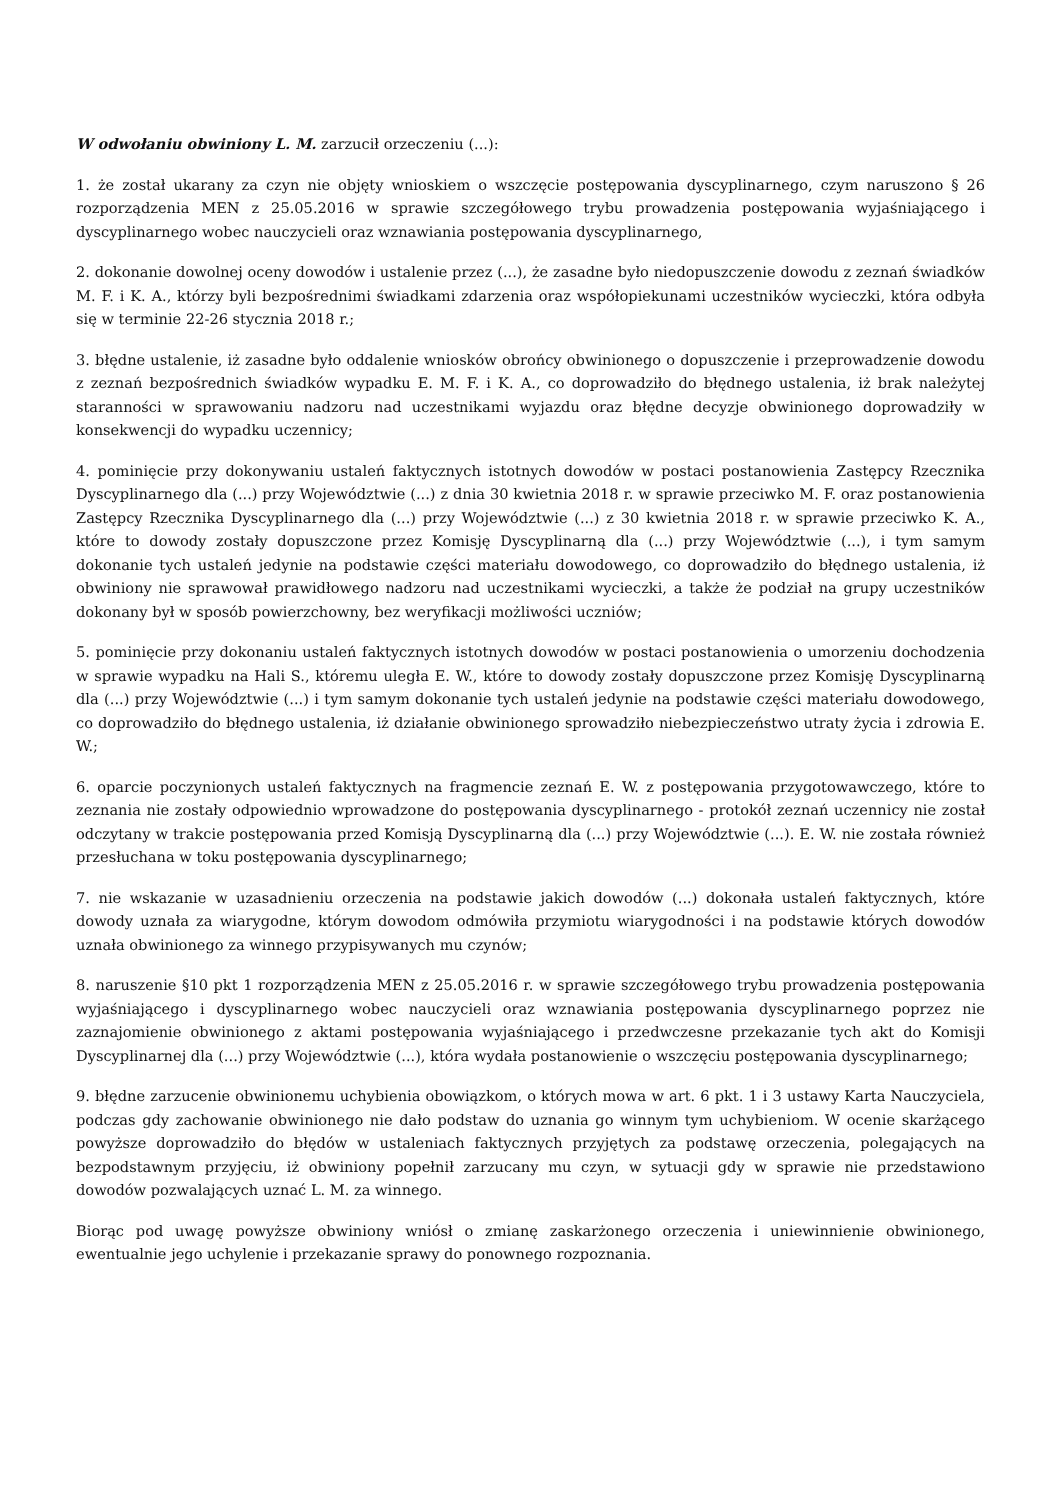W odwołaniu obwiniony L. M. zarzucił orzeczeniu (...):
1. że został ukarany za czyn nie objęty wnioskiem o wszczęcie postępowania dyscyplinarnego, czym naruszono § 26 rozporządzenia MEN z 25.05.2016 w sprawie szczegółowego trybu prowadzenia postępowania wyjaśniającego i dyscyplinarnego wobec nauczycieli oraz wznawiania postępowania dyscyplinarnego,
2. dokonanie dowolnej oceny dowodów i ustalenie przez (...), że zasadne było niedopuszczenie dowodu z zeznań świadków M. F. i K. A., którzy byli bezpośrednimi świadkami zdarzenia oraz współopiekunami uczestników wycieczki, która odbyła się w terminie 22-26 stycznia 2018 r.;
3. błędne ustalenie, iż zasadne było oddalenie wniosków obrońcy obwinionego o dopuszczenie i przeprowadzenie dowodu z zeznań bezpośrednich świadków wypadku E. M. F. i K. A., co doprowadziło do błędnego ustalenia, iż brak należytej staranności w sprawowaniu nadzoru nad uczestnikami wyjazdu oraz błędne decyzje obwinionego doprowadziły w konsekwencji do wypadku uczennicy;
4. pominięcie przy dokonywaniu ustaleń faktycznych istotnych dowodów w postaci postanowienia Zastępcy Rzecznika Dyscyplinarnego dla (...) przy Województwie (...) z dnia 30 kwietnia 2018 r. w sprawie przeciwko M. F. oraz postanowienia Zastępcy Rzecznika Dyscyplinarnego dla (...) przy Województwie (...) z 30 kwietnia 2018 r. w sprawie przeciwko K. A., które to dowody zostały dopuszczone przez Komisję Dyscyplinarną dla (...) przy Województwie (...), i tym samym dokonanie tych ustaleń jedynie na podstawie części materiału dowodowego, co doprowadziło do błędnego ustalenia, iż obwiniony nie sprawował prawidłowego nadzoru nad uczestnikami wycieczki, a także że podział na grupy uczestników dokonany był w sposób powierzchowny, bez weryfikacji możliwości uczniów;
5. pominięcie przy dokonaniu ustaleń faktycznych istotnych dowodów w postaci postanowienia o umorzeniu dochodzenia w sprawie wypadku na Hali S., któremu uległa E. W., które to dowody zostały dopuszczone przez Komisję Dyscyplinarną dla (...) przy Województwie (...) i tym samym dokonanie tych ustaleń jedynie na podstawie części materiału dowodowego, co doprowadziło do błędnego ustalenia, iż działanie obwinionego sprowadziło niebezpieczeństwo utraty życia i zdrowia E. W.;
6. oparcie poczynionych ustaleń faktycznych na fragmencie zeznań E. W. z postępowania przygotowawczego, które to zeznania nie zostały odpowiednio wprowadzone do postępowania dyscyplinarnego - protokół zeznań uczennicy nie został odczytany w trakcie postępowania przed Komisją Dyscyplinarną dla (...) przy Województwie (...). E. W. nie została również przesłuchana w toku postępowania dyscyplinarnego;
7. nie wskazanie w uzasadnieniu orzeczenia na podstawie jakich dowodów (...) dokonała ustaleń faktycznych, które dowody uznała za wiarygodne, którym dowodom odmówiła przymiotu wiarygodności i na podstawie których dowodów uznała obwinionego za winnego przypisywanych mu czynów;
8. naruszenie §10 pkt 1 rozporządzenia MEN z 25.05.2016 r. w sprawie szczegółowego trybu prowadzenia postępowania wyjaśniającego i dyscyplinarnego wobec nauczycieli oraz wznawiania postępowania dyscyplinarnego poprzez nie zaznajomienie obwinionego z aktami postępowania wyjaśniającego i przedwczesne przekazanie tych akt do Komisji Dyscyplinarnej dla (...) przy Województwie (...), która wydała postanowienie o wszczęciu postępowania dyscyplinarnego;
9. błędne zarzucenie obwinionemu uchybienia obowiązkom, o których mowa w art. 6 pkt. 1 i 3 ustawy Karta Nauczyciela, podczas gdy zachowanie obwinionego nie dało podstaw do uznania go winnym tym uchybieniom. W ocenie skarżącego powyższe doprowadziło do błędów w ustaleniach faktycznych przyjętych za podstawę orzeczenia, polegających na bezpodstawnym przyjęciu, iż obwiniony popełnił zarzucany mu czyn, w sytuacji gdy w sprawie nie przedstawiono dowodów pozwalających uznać L. M. za winnego.
Biorąc pod uwagę powyższe obwiniony wniósł o zmianę zaskarżonego orzeczenia i uniewinnienie obwinionego, ewentualnie jego uchylenie i przekazanie sprawy do ponownego rozpoznania.